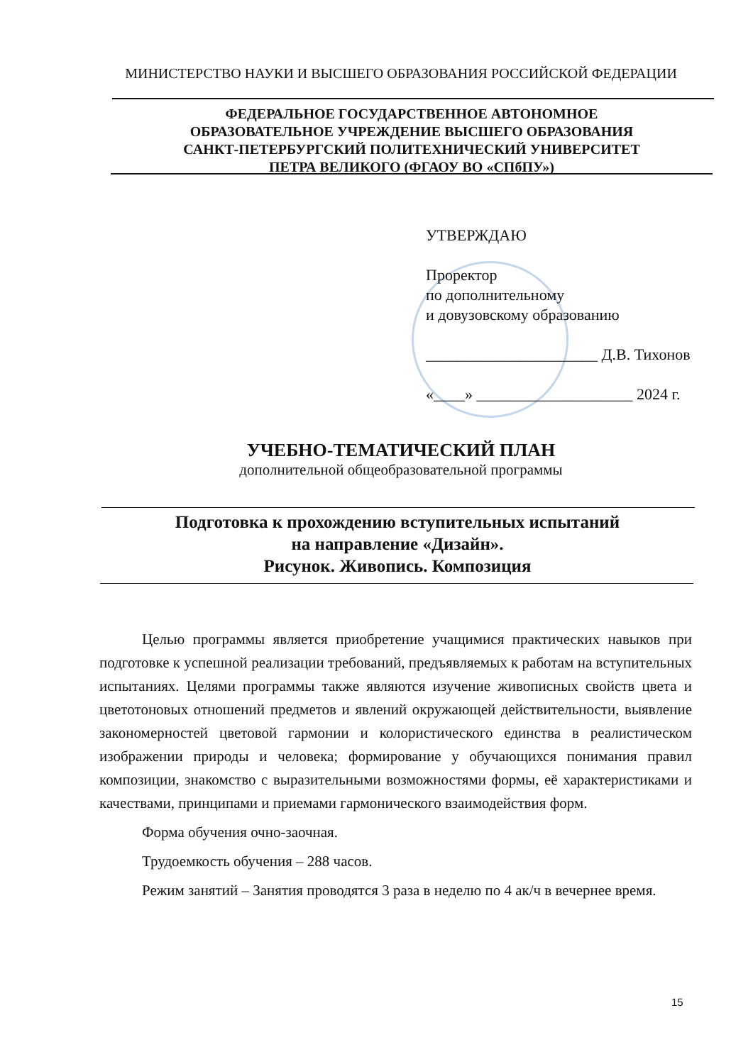МИНИСТЕРСТВО НАУКИ И ВЫСШЕГО ОБРАЗОВАНИЯ РОССИЙСКОЙ ФЕДЕРАЦИИ
ФЕДЕРАЛЬНОЕ ГОСУДАРСТВЕННОЕ АВТОНОМНОЕ
ОБРАЗОВАТЕЛЬНОЕ УЧРЕЖДЕНИЕ ВЫСШЕГО ОБРАЗОВАНИЯ
САНКТ-ПЕТЕРБУРГСКИЙ ПОЛИТЕХНИЧЕСКИЙ УНИВЕРСИТЕТ
ПЕТРА ВЕЛИКОГО (ФГАОУ ВО «СПбПУ»)
УТВЕРЖДАЮ
Проректор
по дополнительному
и довузовскому образованию
______________________ Д.В. Тихонов
«____» ____________________ 2024 г.
УЧЕБНО-ТЕМАТИЧЕСКИЙ ПЛАН
дополнительной общеобразовательной программы
Подготовка к прохождению вступительных испытаний
на направление «Дизайн».
Рисунок. Живопись. Композиция
Целью программы является приобретение учащимися практических навыков при подготовке к успешной реализации требований, предъявляемых к работам на вступительных испытаниях. Целями программы также являются изучение живописных свойств цвета и цветотоновых отношений предметов и явлений окружающей действительности, выявление закономерностей цветовой гармонии и колористического единства в реалистическом изображении природы и человека; формирование у обучающихся понимания правил композиции, знакомство с выразительными возможностями формы, её характеристиками и качествами, принципами и приемами гармонического взаимодействия форм.
Форма обучения очно-заочная.
Трудоемкость обучения – 288 часов.
Режим занятий – Занятия проводятся 3 раза в неделю по 4 ак/ч в вечернее время.
15